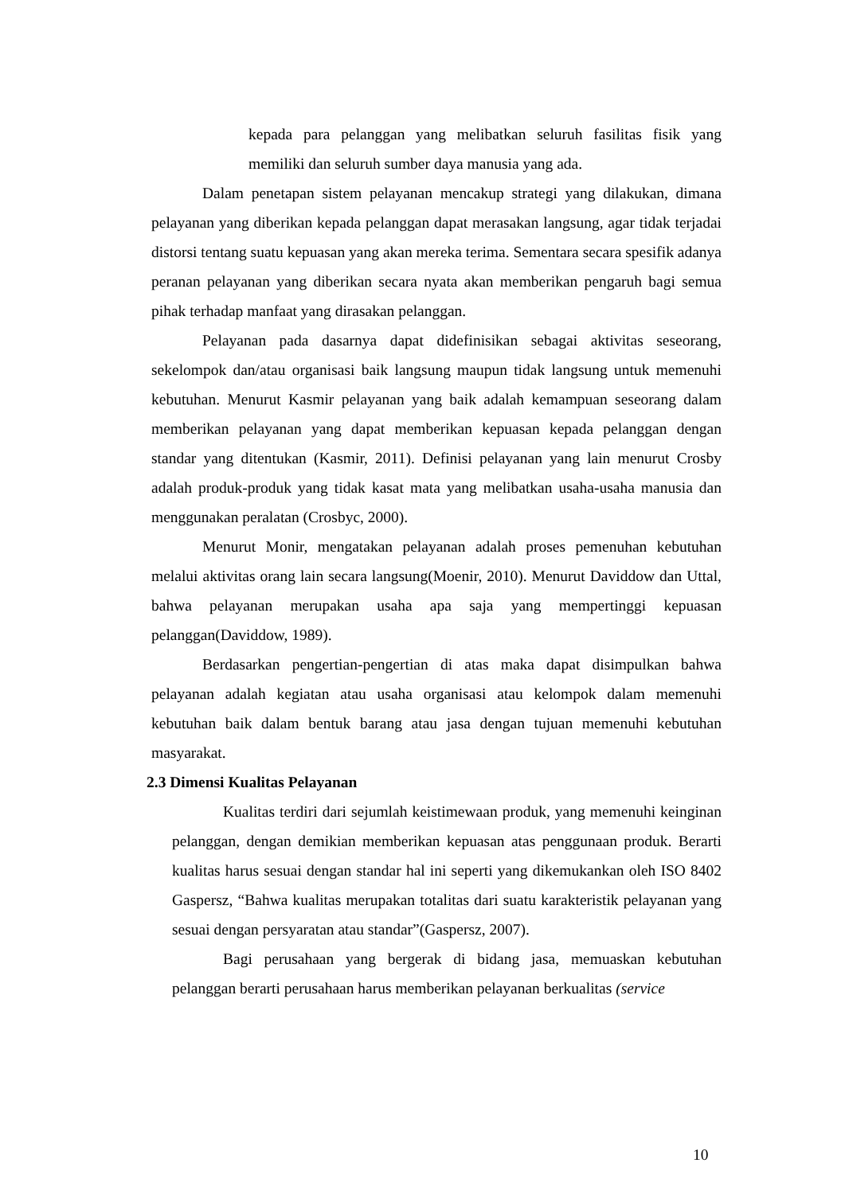kepada para pelanggan yang melibatkan seluruh fasilitas fisik yang memiliki dan seluruh sumber daya manusia yang ada.
Dalam penetapan sistem pelayanan mencakup strategi yang dilakukan, dimana pelayanan yang diberikan kepada pelanggan dapat merasakan langsung, agar tidak terjadai distorsi tentang suatu kepuasan yang akan mereka terima. Sementara secara spesifik adanya peranan pelayanan yang diberikan secara nyata akan memberikan pengaruh bagi semua pihak terhadap manfaat yang dirasakan pelanggan.
Pelayanan pada dasarnya dapat didefinisikan sebagai aktivitas seseorang, sekelompok dan/atau organisasi baik langsung maupun tidak langsung untuk memenuhi kebutuhan. Menurut Kasmir pelayanan yang baik adalah kemampuan seseorang dalam memberikan pelayanan yang dapat memberikan kepuasan kepada pelanggan dengan standar yang ditentukan (Kasmir, 2011). Definisi pelayanan yang lain menurut Crosby adalah produk-produk yang tidak kasat mata yang melibatkan usaha-usaha manusia dan menggunakan peralatan (Crosbyc, 2000).
Menurut Monir, mengatakan pelayanan adalah proses pemenuhan kebutuhan melalui aktivitas orang lain secara langsung(Moenir, 2010). Menurut Daviddow dan Uttal, bahwa pelayanan merupakan usaha apa saja yang mempertinggi kepuasan pelanggan(Daviddow, 1989).
Berdasarkan pengertian-pengertian di atas maka dapat disimpulkan bahwa pelayanan adalah kegiatan atau usaha organisasi atau kelompok dalam memenuhi kebutuhan baik dalam bentuk barang atau jasa dengan tujuan memenuhi kebutuhan masyarakat.
2.3 Dimensi Kualitas Pelayanan
Kualitas terdiri dari sejumlah keistimewaan produk, yang memenuhi keinginan pelanggan, dengan demikian memberikan kepuasan atas penggunaan produk. Berarti kualitas harus sesuai dengan standar hal ini seperti yang dikemukankan oleh ISO 8402 Gaspersz, “Bahwa kualitas merupakan totalitas dari suatu karakteristik pelayanan yang sesuai dengan persyaratan atau standar”(Gaspersz, 2007).
Bagi perusahaan yang bergerak di bidang jasa, memuaskan kebutuhan pelanggan berarti perusahaan harus memberikan pelayanan berkualitas (service
10